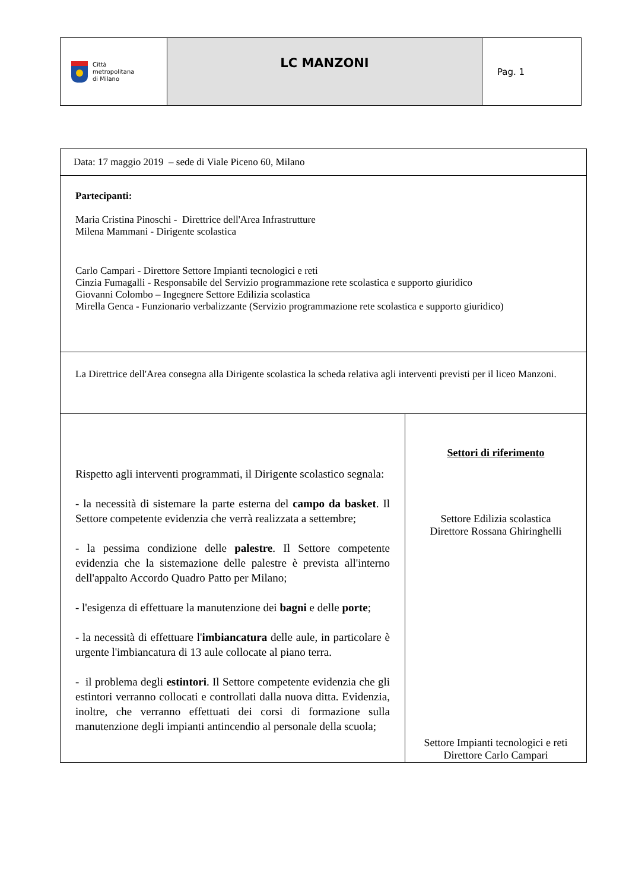| Città metropolitana di Milano | LC MANZONI | Pag. 1 |
| Data: 17 maggio 2019 – sede di Viale Piceno 60, Milano | |
| Partecipanti: Maria Cristina Pinoschi - Direttrice dell'Area Infrastrutture Milena Mammani - Dirigente scolastica Carlo Campari - Direttore Settore Impianti tecnologici e reti Cinzia Fumagalli - Responsabile del Servizio programmazione rete scolastica e supporto giuridico Giovanni Colombo – Ingegnere Settore Edilizia scolastica Mirella Genca - Funzionario verbalizzante (Servizio programmazione rete scolastica e supporto giuridico) | |
| La Direttrice dell'Area consegna alla Dirigente scolastica la scheda relativa agli interventi previsti per il liceo Manzoni. | |
| Rispetto agli interventi programmati, il Dirigente scolastico segnala: - la necessità di sistemare la parte esterna del campo da basket . Il Settore competente evidenzia che verrà realizzata a settembre; - la pessima condizione delle palestre . Il Settore competente evidenzia che la sistemazione delle palestre è prevista all'interno dell'appalto Accordo Quadro Patto per Milano; - l'esigenza di effettuare la manutenzione dei bagni e delle porte ; - la necessità di effettuare l' imbiancatura delle aule, in particolare è urgente l'imbiancatura di 13 aule collocate al piano terra. - il problema degli estintori . Il Settore competente evidenzia che gli estintori verranno collocati e controllati dalla nuova ditta. Evidenzia, inoltre, che verranno effettuati dei corsi di formazione sulla manutenzione degli impianti antincendio al personale della scuola; | Settori di riferimento Settore Edilizia scolastica Direttore Rossana Ghiringhelli Settore Impianti tecnologici e reti Direttore Carlo Campari |